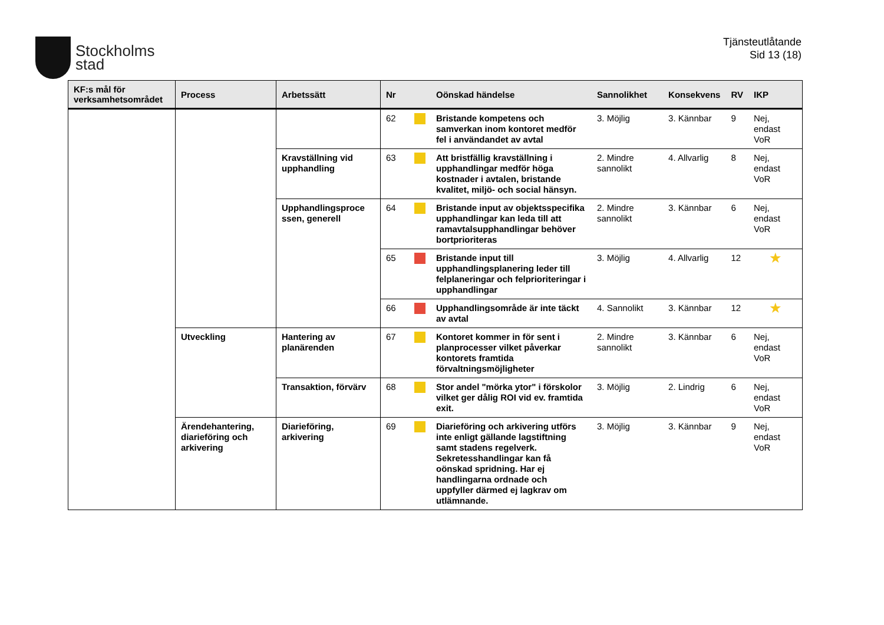Stockholms
stad
Tjänsteutlåtande
Sid 13 (18)
| KF:s mål för verksamhetsområdet | Process | Arbetssätt | Nr | | Oönskad händelse | Sannolikhet | Konsekvens | RV | IKP |
| --- | --- | --- | --- | --- | --- | --- | --- | --- | --- |
| | | | 62 | | Bristande kompetens och samverkan inom kontoret medför fel i användandet av avtal | 3. Möjlig | 3. Kännbar | 9 | Nej, endast VoR |
| | | Kravställning vid upphandling | 63 | | Att bristfällig kravställning i upphandlingar medför höga kostnader i avtalen, bristande kvalitet, miljö- och social hänsyn. | 2. Mindre sannolikt | 4. Allvarlig | 8 | Nej, endast VoR |
| | | Upphandlingsproce ssen, generell | 64 | | Bristande input av objektsspecifika upphandlingar kan leda till att ramavtalsupphandlingar behöver bortprioriteras | 2. Mindre sannolikt | 3. Kännbar | 6 | Nej, endast VoR |
| | | | 65 | | Bristande input till upphandlingsplanering leder till felplaneringar och felprioriteringar i upphandlingar | 3. Möjlig | 4. Allvarlig | 12 | ★ |
| | | | 66 | | Upphandlingsområde är inte täckt av avtal | 4. Sannolikt | 3. Kännbar | 12 | ★ |
| | Utveckling | Hantering av planärenden | 67 | | Kontoret kommer in för sent i planprocesser vilket påverkar kontorets framtida förvaltningsmöjligheter | 2. Mindre sannolikt | 3. Kännbar | 6 | Nej, endast VoR |
| | | Transaktion, förvärv | 68 | | Stor andel "mörka ytor" i förskolor vilket ger dålig ROI vid ev. framtida exit. | 3. Möjlig | 2. Lindrig | 6 | Nej, endast VoR |
| | Ärendehantering, diarieföring och arkivering | Diarieföring, arkivering | 69 | | Diarieföring och arkivering utförs inte enligt gällande lagstiftning samt stadens regelverk. Sekretesshandlingar kan få oönskad spridning. Har ej handlingarna ordnade och uppfyller därmed ej lagkrav om utlämnande. | 3. Möjlig | 3. Kännbar | 9 | Nej, endast VoR |